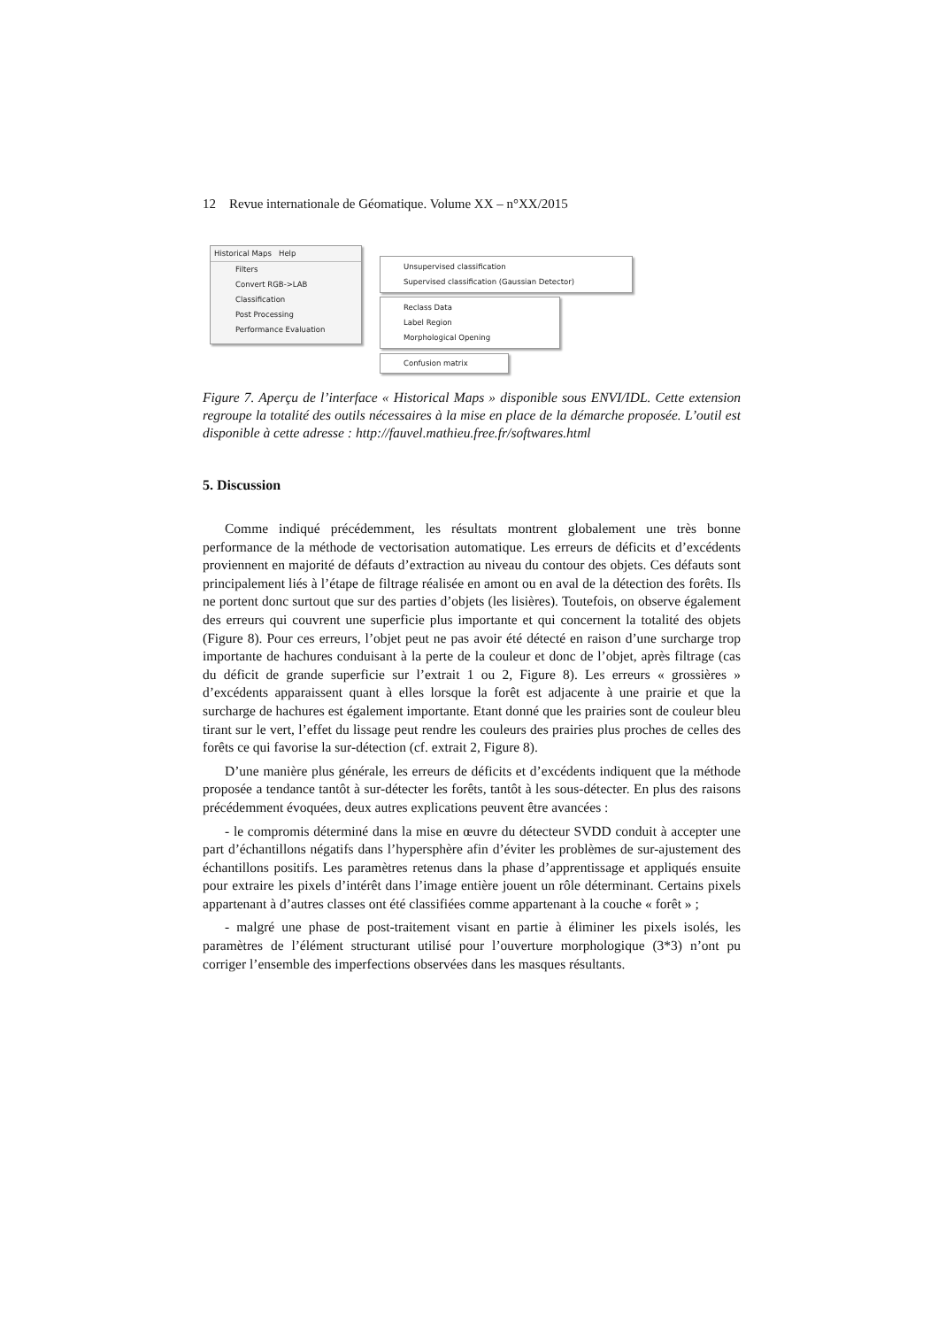12 Revue internationale de Géomatique. Volume XX – n°XX/2015
Historical Maps Help
Filters
Convert RGB->LAB
Classification
Post Processing
Performance Evaluation
Unsupervised classification
Supervised classification (Gaussian Detector)
Reclass Data
Label Region
Morphological Opening
Confusion matrix
Figure 7. Aperçu de l’interface « Historical Maps » disponible sous ENVI/IDL. Cette extension regroupe la totalité des outils nécessaires à la mise en place de la démarche proposée. L’outil est disponible à cette adresse : http://fauvel.mathieu.free.fr/softwares.html
5. Discussion
Comme indiqué précédemment, les résultats montrent globalement une très bonne performance de la méthode de vectorisation automatique. Les erreurs de déficits et d’excédents proviennent en majorité de défauts d’extraction au niveau du contour des objets. Ces défauts sont principalement liés à l’étape de filtrage réalisée en amont ou en aval de la détection des forêts. Ils ne portent donc surtout que sur des parties d’objets (les lisières). Toutefois, on observe également des erreurs qui couvrent une superficie plus importante et qui concernent la totalité des objets (Figure 8). Pour ces erreurs, l’objet peut ne pas avoir été détecté en raison d’une surcharge trop importante de hachures conduisant à la perte de la couleur et donc de l’objet, après filtrage (cas du déficit de grande superficie sur l’extrait 1 ou 2, Figure 8). Les erreurs « grossières » d’excédents apparaissent quant à elles lorsque la forêt est adjacente à une prairie et que la surcharge de hachures est également importante. Etant donné que les prairies sont de couleur bleu tirant sur le vert, l’effet du lissage peut rendre les couleurs des prairies plus proches de celles des forêts ce qui favorise la sur-détection (cf. extrait 2, Figure 8).
D’une manière plus générale, les erreurs de déficits et d’excédents indiquent que la méthode proposée a tendance tantôt à sur-détecter les forêts, tantôt à les sous-détecter. En plus des raisons précédemment évoquées, deux autres explications peuvent être avancées :
- le compromis déterminé dans la mise en œuvre du détecteur SVDD conduit à accepter une part d’échantillons négatifs dans l’hypersphère afin d’éviter les problèmes de sur-ajustement des échantillons positifs. Les paramètres retenus dans la phase d’apprentissage et appliqués ensuite pour extraire les pixels d’intérêt dans l’image entière jouent un rôle déterminant. Certains pixels appartenant à d’autres classes ont été classifiées comme appartenant à la couche « forêt » ;
- malgré une phase de post-traitement visant en partie à éliminer les pixels isolés, les paramètres de l’élément structurant utilisé pour l’ouverture morphologique (3*3) n’ont pu corriger l’ensemble des imperfections observées dans les masques résultants.